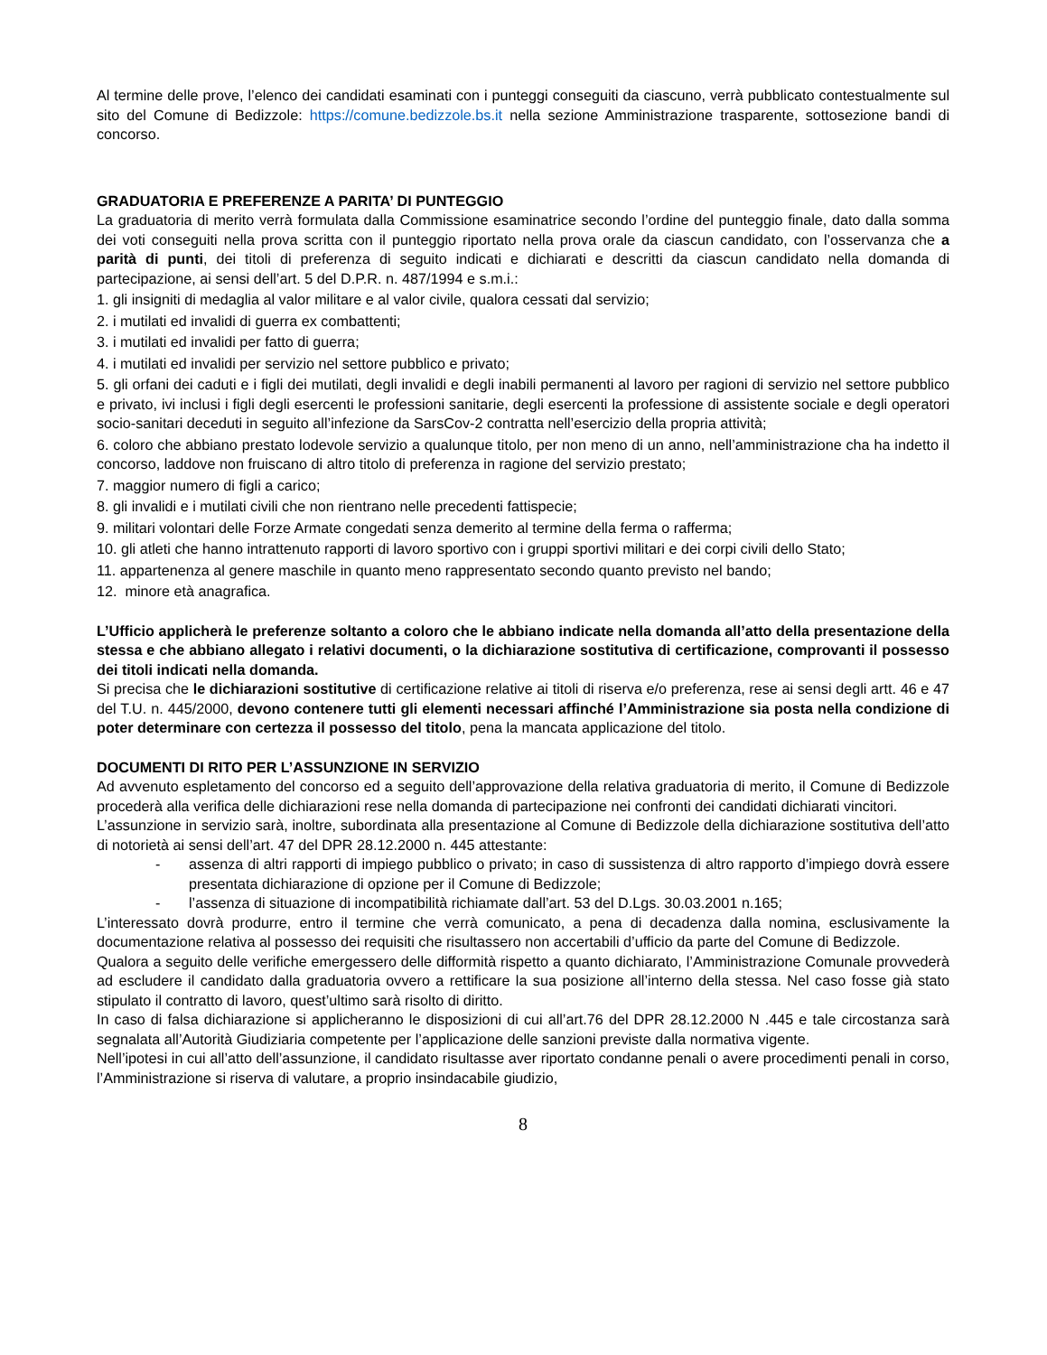Al termine delle prove, l’elenco dei candidati esaminati con i punteggi conseguiti da ciascuno, verrà pubblicato contestualmente sul sito del Comune di Bedizzole: https://comune.bedizzole.bs.it nella sezione Amministrazione trasparente, sottosezione bandi di concorso.
GRADUATORIA E PREFERENZE A PARITA’ DI PUNTEGGIO
La graduatoria di merito verrà formulata dalla Commissione esaminatrice secondo l’ordine del punteggio finale, dato dalla somma dei voti conseguiti nella prova scritta con il punteggio riportato nella prova orale da ciascun candidato, con l’osservanza che a parità di punti, dei titoli di preferenza di seguito indicati e dichiarati e descritti da ciascun candidato nella domanda di partecipazione, ai sensi dell’art. 5 del D.P.R. n. 487/1994 e s.m.i.:
1. gli insigniti di medaglia al valor militare e al valor civile, qualora cessati dal servizio;
2. i mutilati ed invalidi di guerra ex combattenti;
3. i mutilati ed invalidi per fatto di guerra;
4. i mutilati ed invalidi per servizio nel settore pubblico e privato;
5. gli orfani dei caduti e i figli dei mutilati, degli invalidi e degli inabili permanenti al lavoro per ragioni di servizio nel settore pubblico e privato, ivi inclusi i figli degli esercenti le professioni sanitarie, degli esercenti la professione di assistente sociale e degli operatori socio-sanitari deceduti in seguito all’infezione da SarsCov-2 contratta nell’esercizio della propria attività;
6. coloro che abbiano prestato lodevole servizio a qualunque titolo, per non meno di un anno, nell’amministrazione cha ha indetto il concorso, laddove non fruiscano di altro titolo di preferenza in ragione del servizio prestato;
7. maggior numero di figli a carico;
8. gli invalidi e i mutilati civili che non rientrano nelle precedenti fattispecie;
9. militari volontari delle Forze Armate congedati senza demerito al termine della ferma o rafferma;
10. gli atleti che hanno intrattenuto rapporti di lavoro sportivo con i gruppi sportivi militari e dei corpi civili dello Stato;
11. appartenenza al genere maschile in quanto meno rappresentato secondo quanto previsto nel bando;
12. minore età anagrafica.
L’Ufficio applicherà le preferenze soltanto a coloro che le abbiano indicate nella domanda all’atto della presentazione della stessa e che abbiano allegato i relativi documenti, o la dichiarazione sostitutiva di certificazione, comprovanti il possesso dei titoli indicati nella domanda.
Si precisa che le dichiarazioni sostitutive di certificazione relative ai titoli di riserva e/o preferenza, rese ai sensi degli artt. 46 e 47 del T.U. n. 445/2000, devono contenere tutti gli elementi necessari affinché l’Amministrazione sia posta nella condizione di poter determinare con certezza il possesso del titolo, pena la mancata applicazione del titolo.
DOCUMENTI DI RITO PER L’ASSUNZIONE IN SERVIZIO
Ad avvenuto espletamento del concorso ed a seguito dell’approvazione della relativa graduatoria di merito, il Comune di Bedizzole procederà alla verifica delle dichiarazioni rese nella domanda di partecipazione nei confronti dei candidati dichiarati vincitori.
L’assunzione in servizio sarà, inoltre, subordinata alla presentazione al Comune di Bedizzole della dichiarazione sostitutiva dell’atto di notorietà ai sensi dell’art. 47 del DPR 28.12.2000 n. 445 attestante:
- assenza di altri rapporti di impiego pubblico o privato; in caso di sussistenza di altro rapporto d’impiego dovrà essere presentata dichiarazione di opzione per il Comune di Bedizzole;
- l’assenza di situazione di incompatibilità richiamate dall’art. 53 del D.Lgs. 30.03.2001 n.165;
L’interessato dovrà produrre, entro il termine che verrà comunicato, a pena di decadenza dalla nomina, esclusivamente la documentazione relativa al possesso dei requisiti che risultassero non accertabili d’ufficio da parte del Comune di Bedizzole.
Qualora a seguito delle verifiche emergessero delle difformità rispetto a quanto dichiarato, l’Amministrazione Comunale provvederà ad escludere il candidato dalla graduatoria ovvero a rettificare la sua posizione all’interno della stessa. Nel caso fosse già stato stipulato il contratto di lavoro, quest’ultimo sarà risolto di diritto.
In caso di falsa dichiarazione si applicheranno le disposizioni di cui all’art.76 del DPR 28.12.2000 N .445 e tale circostanza sarà segnalata all’Autorità Giudiziaria competente per l’applicazione delle sanzioni previste dalla normativa vigente.
Nell’ipotesi in cui all’atto dell’assunzione, il candidato risultasse aver riportato condanne penali o avere procedimenti penali in corso, l’Amministrazione si riserva di valutare, a proprio insindacabile giudizio,
8